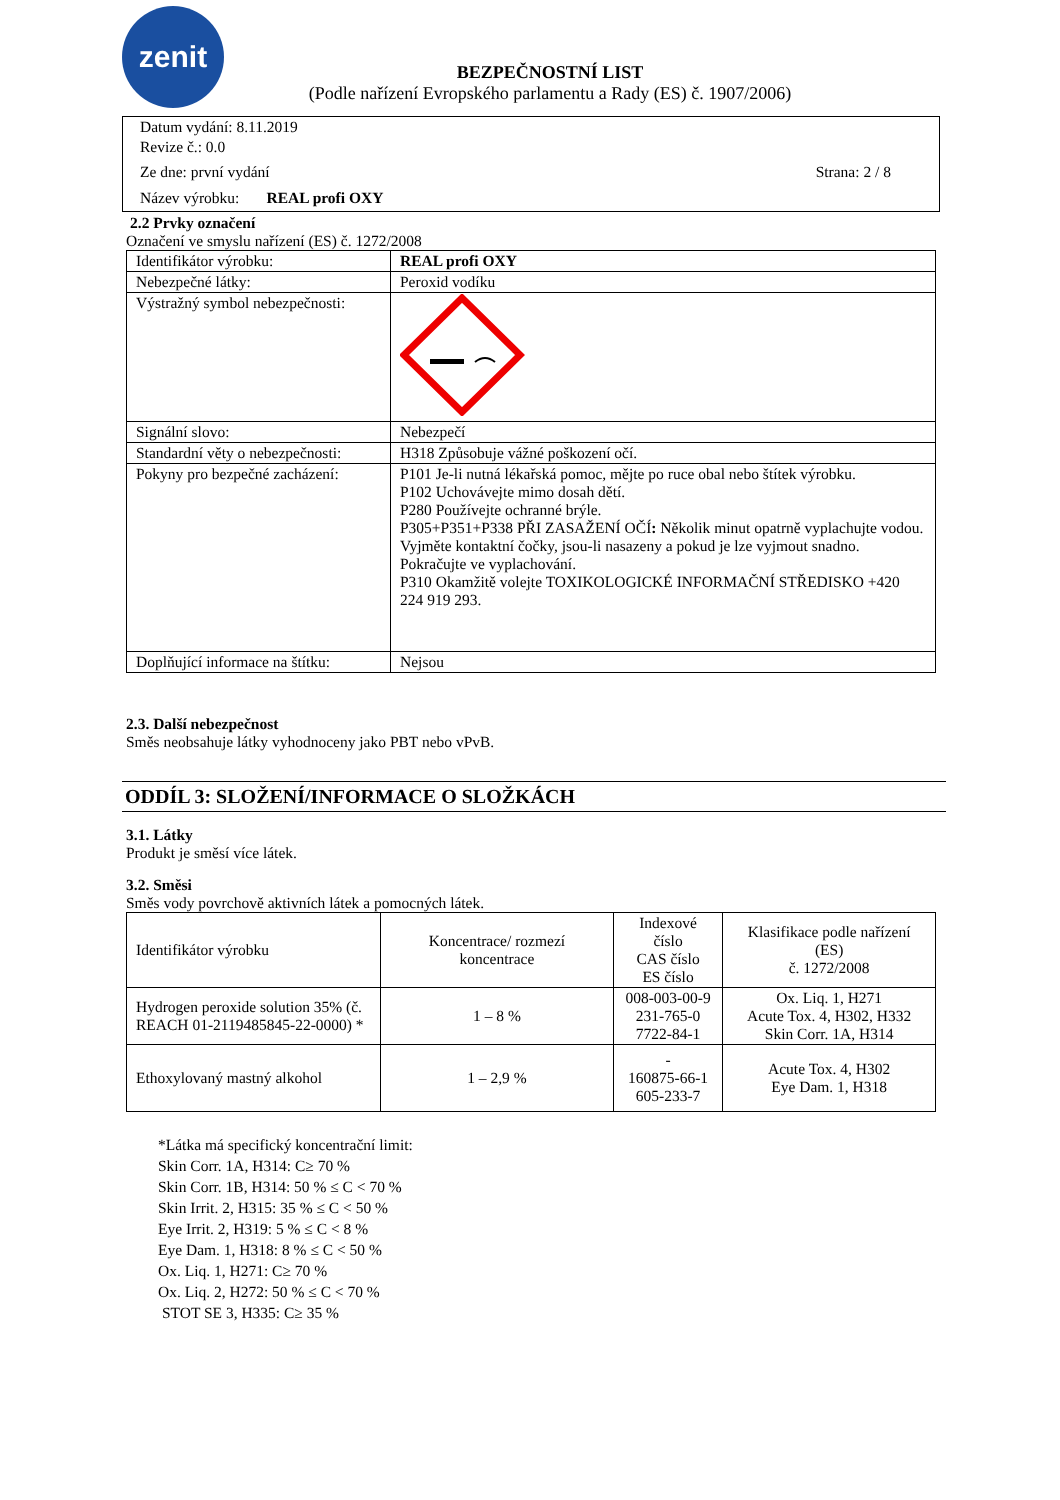zenit
BEZPEČNOSTNÍ LIST
(Podle nařízení Evropského parlamentu a Rady (ES) č. 1907/2006)
Datum vydání: 8.11.2019
Revize č.: 0.0
Ze dne: první vydání Strana: 2 / 8
Název výrobku: REAL profi OXY
2.2 Prvky označení
Označení ve smyslu nařízení (ES) č. 1272/2008
| Identifikátor výrobku: | REAL profi OXY |
| Nebezpečné látky: | Peroxid vodíku |
| Výstražný symbol nebezpečnosti: | |
| Signální slovo: | Nebezpečí |
| Standardní věty o nebezpečnosti: | H318 Způsobuje vážné poškození očí. |
| Pokyny pro bezpečné zacházení: | P101 Je-li nutná lékařská pomoc, mějte po ruce obal nebo štítek výrobku. P102 Uchovávejte mimo dosah dětí. P280 Používejte ochranné brýle. P305+P351+P338 PŘI ZASAŽENÍ OČÍ : Několik minut opatrně vyplachujte vodou. Vyjměte kontaktní čočky, jsou-li nasazeny a pokud je lze vyjmout snadno. Pokračujte ve vyplachování. P310 Okamžitě volejte TOXIKOLOGICKÉ INFORMAČNÍ STŘEDISKO +420 224 919 293. |
| Doplňující informace na štítku: | Nejsou |
2.3. Další nebezpečnost
Směs neobsahuje látky vyhodnoceny jako PBT nebo vPvB.
ODDÍL 3: SLOŽENÍ/INFORMACE O SLOŽKÁCH
3.1. Látky
Produkt je směsí více látek.
3.2. Směsi
Směs vody povrchově aktivních látek a pomocných látek.
| Identifikátor výrobku | Koncentrace/ rozmezí koncentrace | Indexové číslo CAS číslo ES číslo | Klasifikace podle nařízení (ES) č. 1272/2008 |
| Hydrogen peroxide solution 35% (č. REACH 01-2119485845-22-0000) * | 1 – 8 % | 008-003-00-9 231-765-0 7722-84-1 | Ox. Liq. 1, H271 Acute Tox. 4, H302, H332 Skin Corr. 1A, H314 |
| Ethoxylovaný mastný alkohol | 1 – 2,9 % | - 160875-66-1 605-233-7 | Acute Tox. 4, H302 Eye Dam. 1, H318 |
*Látka má specifický koncentrační limit:
Skin Corr. 1A, H314: C≥ 70 %
Skin Corr. 1B, H314: 50 % ≤ C < 70 %
Skin Irrit. 2, H315: 35 % ≤ C < 50 %
Eye Irrit. 2, H319: 5 % ≤ C < 8 %
Eye Dam. 1, H318: 8 % ≤ C < 50 %
Ox. Liq. 1, H271: C≥ 70 %
Ox. Liq. 2, H272: 50 % ≤ C < 70 %
STOT SE 3, H335: C≥ 35 %